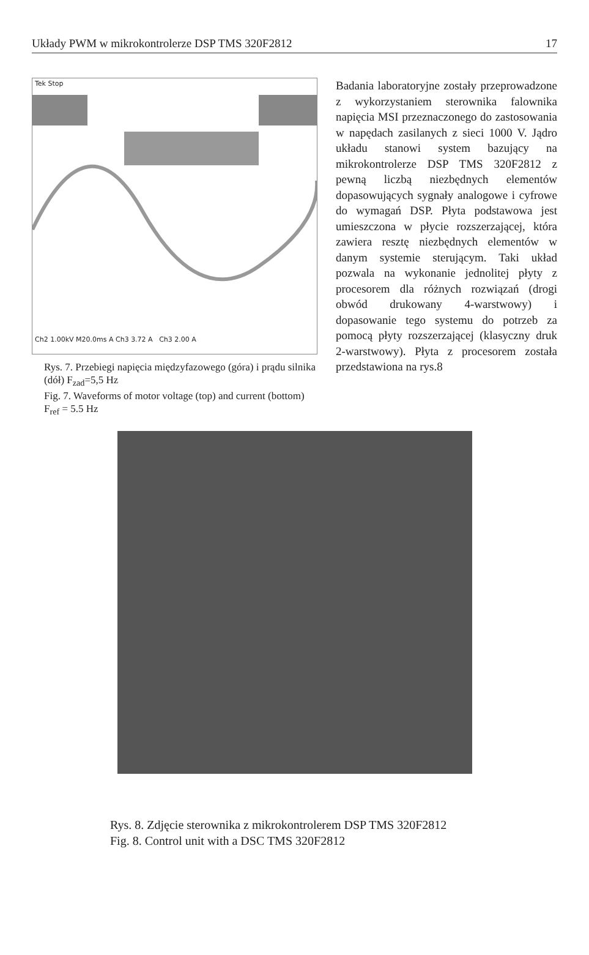Układy PWM w mikrokontrolerze DSP TMS 320F2812 17
Tek Stop
Ch2 1.00kV M20.0ms A Ch3 3.72 A Ch3 2.00 A
Rys. 7. Przebiegi napięcia międzyfazowego (góra) i prądu silnika (dół) F<sub>zad</sub>=5,5 Hz
Fig. 7. Waveforms of motor voltage (top) and current (bottom) F<sub>ref</sub> = 5.5 Hz
Badania laboratoryjne zostały przeprowadzone z wykorzystaniem sterownika falownika napięcia MSI przeznaczonego do zastosowania w napędach zasilanych z sieci 1000 V. Jądro układu stanowi system bazujący na mikrokontrolerze DSP TMS 320F2812 z pewną liczbą niezbędnych elementów dopasowujących sygnały analogowe i cyfrowe do wymagań DSP. Płyta podstawowa jest umieszczona w płycie rozszerzającej, która zawiera resztę niezbędnych elementów w danym systemie sterującym. Taki układ pozwala na wykonanie jednolitej płyty z procesorem dla różnych rozwiązań (drogi obwód drukowany 4-warstwowy) i dopasowanie tego systemu do potrzeb za pomocą płyty rozszerzającej (klasyczny druk 2-warstwowy). Płyta z procesorem została przedstawiona na rys.8
Rys. 8. Zdjęcie sterownika z mikrokontrolerem DSP TMS 320F2812
Fig. 8. Control unit with a DSC TMS 320F2812